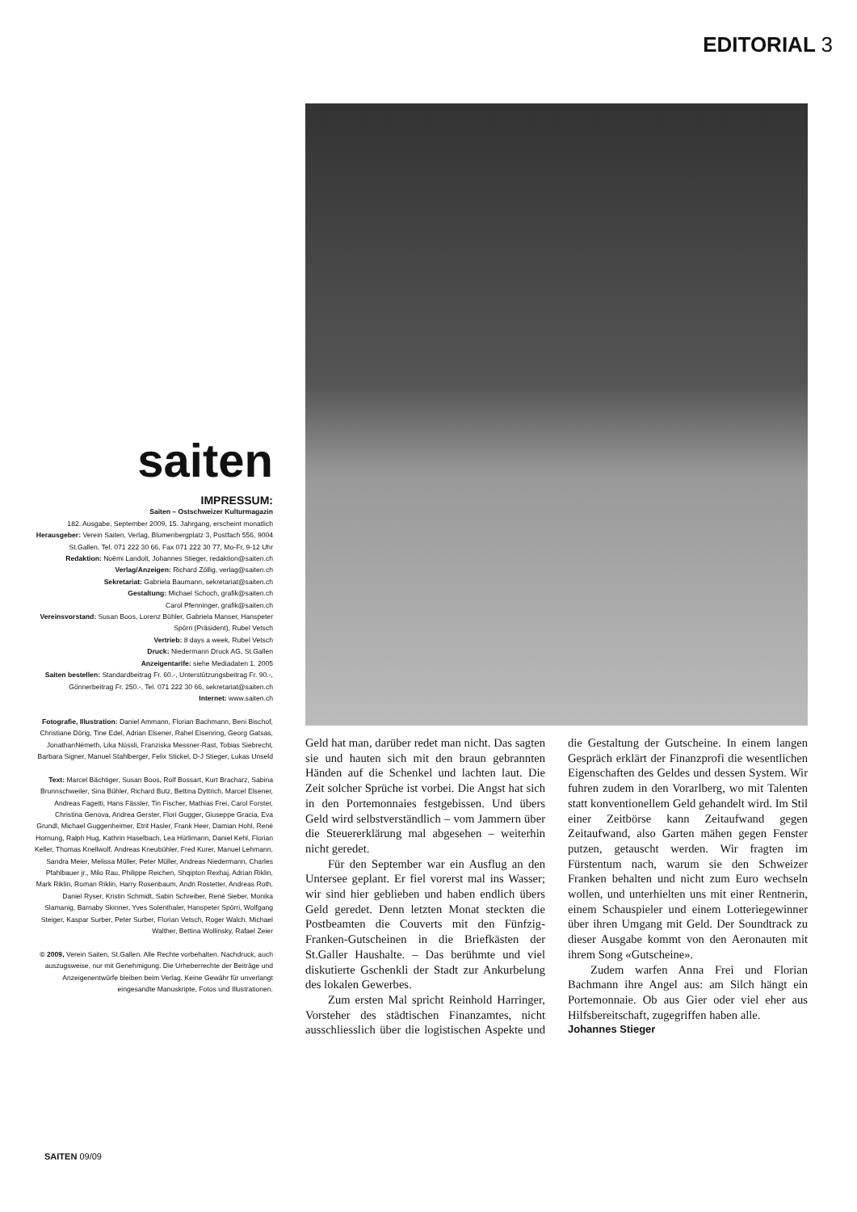EDITORIAL 3
saiten
IMPRESSUM:
Saiten – Ostschweizer Kulturmagazin
182. Ausgabe, September 2009, 15. Jahrgang, erscheint monatlich
Herausgeber: Verein Saiten, Verlag, Blumenbergplatz 3, Postfach 556, 9004 St.Gallen, Tel. 071 222 30 66, Fax 071 222 30 77, Mo-Fr, 9-12 Uhr
Redaktion: Noëmi Landolt, Johannes Stieger, redaktion@saiten.ch
Verlag/Anzeigen: Richard Zöllig, verlag@saiten.ch
Sekretariat: Gabriela Baumann, sekretariat@saiten.ch
Gestaltung: Michael Schoch, grafik@saiten.ch
Carol Pfenninger, grafik@saiten.ch
Vereinsvorstand: Susan Boos, Lorenz Bühler, Gabriela Manser, Hanspeter Spörri (Präsident), Rubel Vetsch
Vertrieb: 8 days a week, Rubel Vetsch
Druck: Niedermann Druck AG, St.Gallen
Anzeigentarife: siehe Mediadaten 1. 2005
Saiten bestellen: Standardbeitrag Fr. 60.-, Unterstützungsbeitrag Fr. 90.-, Gönnerbeitrag Fr. 250.-, Tel. 071 222 30 66, sekretariat@saiten.ch
Internet: www.saiten.ch
Fotografie, Illustration: Daniel Ammann, Florian Bachmann, Beni Bischof, Christiane Dörig, Tine Edel, Adrian Elsener, Rahel Eisenring, Georg Gatsas, JonathanNémeth, Lika Nüssli, Franziska Messner-Rast, Tobias Siebrecht, Barbara Signer, Manuel Stahlberger, Felix Stickel, D-J Stieger, Lukas Unseld
Text: Marcel Bächtiger, Susan Boos, Rolf Bossart, Kurt Bracharz, Sabina Brunnschweiler, Sina Bühler, Richard Butz, Bettina Dyttrich, Marcel Elsener, Andreas Fagetti, Hans Fässler, Tin Fischer, Mathias Frei, Carol Forster, Christina Genova, Andrea Gerster, Flori Gugger, Giuseppe Gracia, Eva Grundl, Michael Guggenheimer, Etrit Hasler, Frank Heer, Damian Hohl, René Hornung, Ralph Hug, Kathrin Haselbach, Lea Hürlimann, Daniel Kehl, Florian Keller, Thomas Knellwolf, Andreas Kneubühler, Fred Kurer, Manuel Lehmann, Sandra Meier, Melissa Müller, Peter Müller, Andreas Niedermann, Charles Pfahlbauer jr., Milo Rau, Philippe Reichen, Shqipton Rexhaj, Adrian Riklin, Mark Riklin, Roman Riklin, Harry Rosenbaum, Andri Rostetter, Andreas Roth, Daniel Ryser, Kristin Schmidt, Sabin Schreiber, René Sieber, Monika Slamanig, Barnaby Skinner, Yves Solenthaler, Hanspeter Spörri, Wolfgang Steiger, Kaspar Surber, Peter Surber, Florian Vetsch, Roger Walch, Michael Walther, Bettina Wollinsky, Rafael Zeier
© 2009, Verein Saiten, St.Gallen. Alle Rechte vorbehalten. Nachdruck, auch auszugsweise, nur mit Genehmigung. Die Urheberrechte der Beiträge und Anzeigenentwürfe bleiben beim Verlag. Keine Gewähr für unverlangt eingesandte Manuskripte, Fotos und Illustrationen.
Geld hat man, darüber redet man nicht. Das sagten sie und hauten sich mit den braun gebrannten Händen auf die Schenkel und lachten laut. Die Zeit solcher Sprüche ist vorbei. Die Angst hat sich in den Portemonnaies festgebissen. Und übers Geld wird selbstverständlich – vom Jammern über die Steuererklärung mal abgesehen – weiterhin nicht geredet.
Für den September war ein Ausflug an den Untersee geplant. Er fiel vorerst mal ins Wasser; wir sind hier geblieben und haben endlich übers Geld geredet. Denn letzten Monat steckten die Postbeamten die Couverts mit den Fünfzig-Franken-Gutscheinen in die Briefkästen der St.Galler Haushalte. – Das berühmte und viel diskutierte Gschenkli der Stadt zur Ankurbelung des lokalen Gewerbes.
Zum ersten Mal spricht Reinhold Harringer, Vorsteher des städtischen Finanzamtes, nicht ausschliesslich über die logistischen Aspekte und die Gestaltung der Gutscheine. In einem langen Gespräch erklärt der Finanzprofi die wesentlichen Eigenschaften des Geldes und dessen System. Wir fuhren zudem in den Vorarlberg, wo mit Talenten statt konventionellem Geld gehandelt wird. Im Stil einer Zeitbörse kann Zeitaufwand gegen Zeitaufwand, also Garten mähen gegen Fenster putzen, getauscht werden. Wir fragten im Fürstentum nach, warum sie den Schweizer Franken behalten und nicht zum Euro wechseln wollen, und unterhielten uns mit einer Rentnerin, einem Schauspieler und einem Lotteriegewinner über ihren Umgang mit Geld. Der Soundtrack zu dieser Ausgabe kommt von den Aeronauten mit ihrem Song «Gutscheine».
Zudem warfen Anna Frei und Florian Bachmann ihre Angel aus: am Silch hängt ein Portemonnaie. Ob aus Gier oder viel eher aus Hilfsbereitschaft, zugegriffen haben alle.
Johannes Stieger
SAITEN 09/09